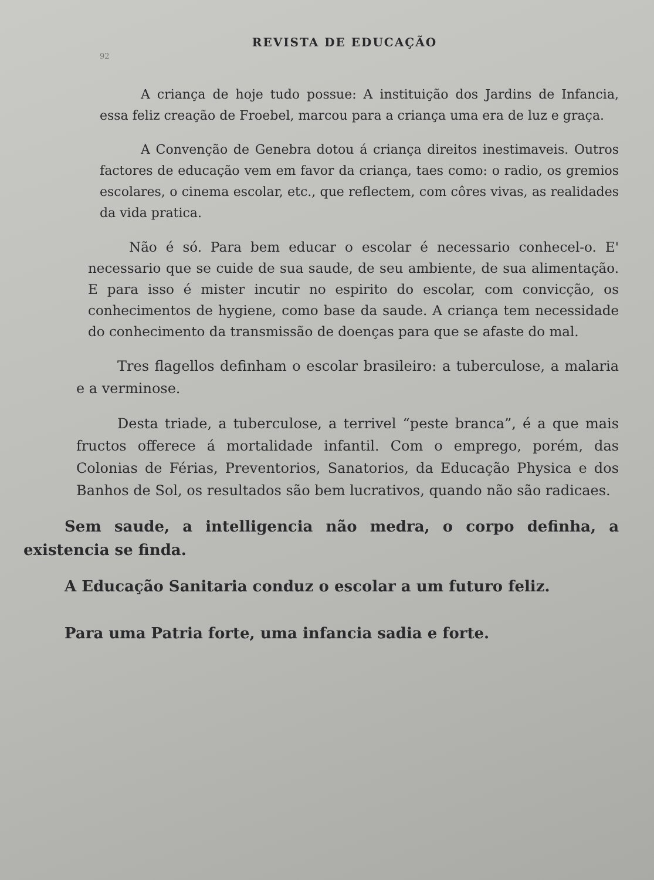REVISTA DE EDUCAÇÃO
92
A criança de hoje tudo possue: A instituição dos Jardins de Infancia, essa feliz creação de Froebel, marcou para a criança uma era de luz e graça.
A Convenção de Genebra dotou á criança direitos inestimaveis. Outros factores de educação vem em favor da criança, taes como: o radio, os gremios escolares, o cinema escolar, etc., que reflectem, com côres vivas, as realidades da vida pratica.
Não é só. Para bem educar o escolar é necessario conhecel-o. E' necessario que se cuide de sua saude, de seu ambiente, de sua alimentação. E para isso é mister incutir no espirito do escolar, com convicção, os conhecimentos de hygiene, como base da saude. A criança tem necessidade do conhecimento da transmissão de doenças para que se afaste do mal.
Tres flagellos definham o escolar brasileiro: a tuberculose, a malaria e a verminose.
Desta triade, a tuberculose, a terrivel “peste branca”, é a que mais fructos offerece á mortalidade infantil. Com o emprego, porém, das Colonias de Férias, Preventorios, Sanatorios, da Educação Physica e dos Banhos de Sol, os resultados são bem lucrativos, quando não são radicaes.
Sem saude, a intelligencia não medra, o corpo definha, a existencia se finda.
A Educação Sanitaria conduz o escolar a um futuro feliz.
Para uma Patria forte, uma infancia sadia e forte.